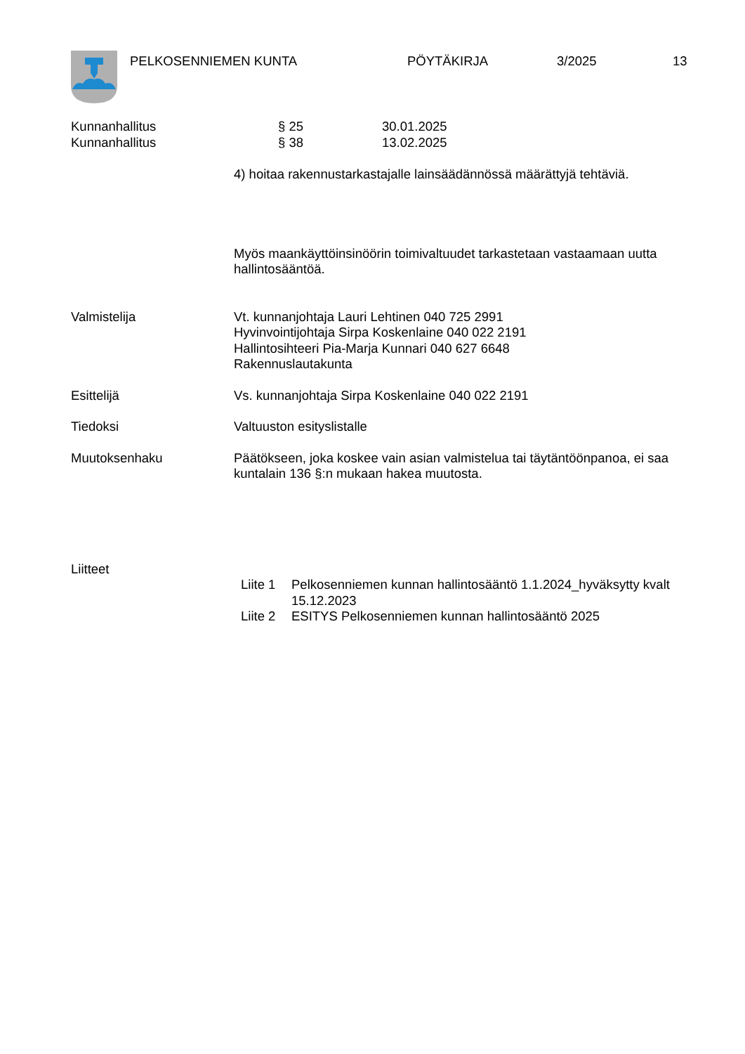PELKOSENNIEMEN KUNTA PÖYTÄKIRJA 3/2025 13
Kunnanhallitus § 25 30.01.2025
Kunnanhallitus § 38 13.02.2025
4) hoitaa rakennustarkastajalle lainsäädännössä määrättyjä tehtäviä.
Myös maankäyttöinsinöörin toimivaltuudet tarkastetaan vastaamaan uutta hallintosääntöä.
Valmistelija Vt. kunnanjohtaja Lauri Lehtinen 040 725 2991
Hyvinvointijohtaja Sirpa Koskenlaine 040 022 2191
Hallintosihteeri Pia-Marja Kunnari 040 627 6648
Rakennuslautakunta
Esittelijä Vs. kunnanjohtaja Sirpa Koskenlaine 040 022 2191
Tiedoksi Valtuuston esityslistalle
Muutoksenhaku Päätökseen, joka koskee vain asian valmistelua tai täytäntöönpanoa, ei saa kuntalain 136 §:n mukaan hakea muutosta.
Liitteet
Liite 1 Pelkosenniemen kunnan hallintosääntö 1.1.2024_hyväksytty kvalt 15.12.2023
Liite 2 ESITYS Pelkosenniemen kunnan hallintosääntö 2025